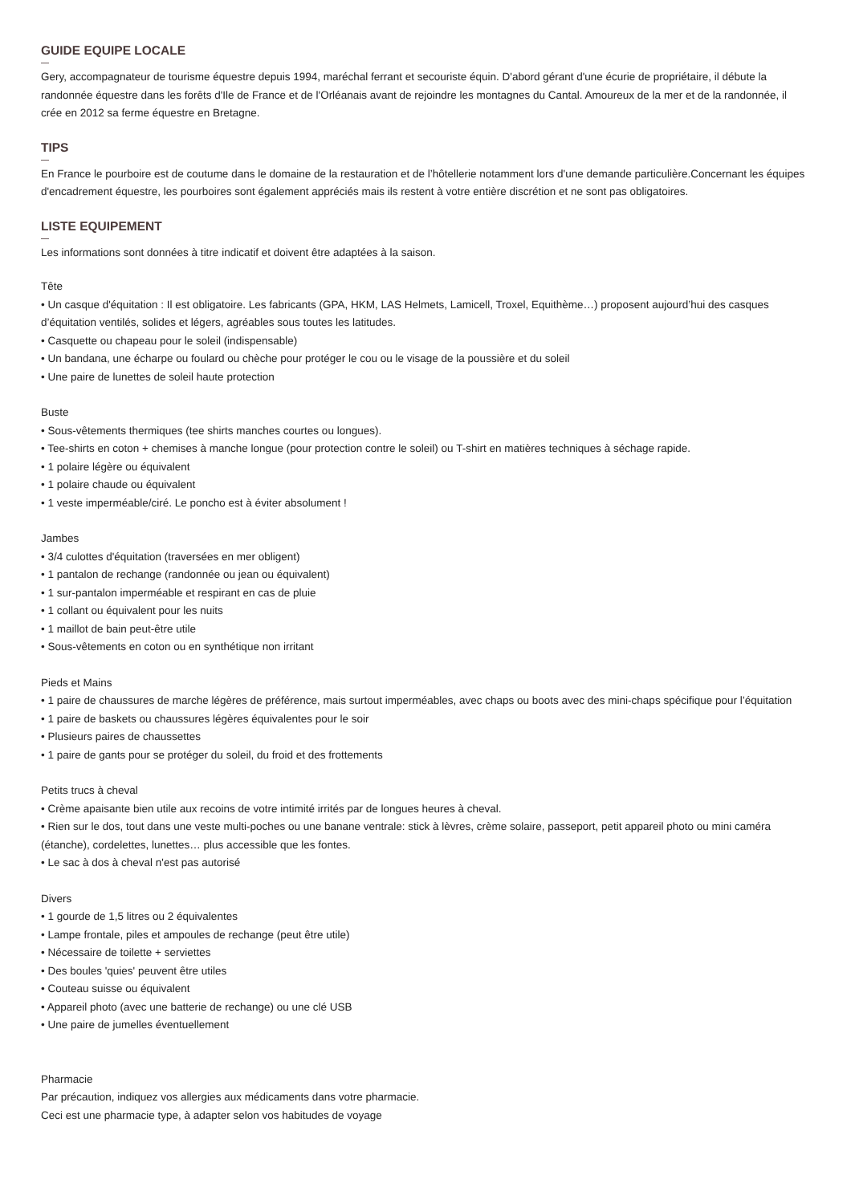GUIDE EQUIPE LOCALE
Gery, accompagnateur de tourisme équestre depuis 1994, maréchal ferrant et secouriste équin. D'abord gérant d'une écurie de propriétaire, il débute la randonnée équestre dans les forêts d'Ile de France et de l'Orléanais avant de rejoindre les montagnes du Cantal. Amoureux de la mer et de la randonnée, il crée en 2012 sa ferme équestre en Bretagne.
TIPS
En France le pourboire est de coutume dans le domaine de la restauration et de l’hôtellerie notamment lors d'une demande particulière.Concernant les équipes d'encadrement équestre, les pourboires sont également appréciés mais ils restent à votre entière discrétion et ne sont pas obligatoires.
LISTE EQUIPEMENT
Les informations sont données à titre indicatif et doivent être adaptées à la saison.
Tête
• Un casque d'équitation : Il est obligatoire. Les fabricants (GPA, HKM, LAS Helmets, Lamicell, Troxel, Equithème…) proposent aujourd’hui des casques d’équitation ventilés, solides et légers, agréables sous toutes les latitudes.
• Casquette ou chapeau pour le soleil (indispensable)
• Un bandana, une écharpe ou foulard ou chèche pour protéger le cou ou le visage de la poussière et du soleil
• Une paire de lunettes de soleil haute protection
Buste
• Sous-vêtements thermiques (tee shirts manches courtes ou longues).
• Tee-shirts en coton + chemises à manche longue (pour protection contre le soleil) ou T-shirt en matières techniques à séchage rapide.
• 1 polaire légère ou équivalent
• 1 polaire chaude ou équivalent
• 1 veste imperméable/ciré. Le poncho est à éviter absolument !
Jambes
• 3/4 culottes d'équitation (traversées en mer obligent)
• 1 pantalon de rechange (randonnée ou jean ou équivalent)
• 1 sur-pantalon imperméable et respirant en cas de pluie
• 1 collant ou équivalent pour les nuits
• 1 maillot de bain peut-être utile
• Sous-vêtements en coton ou en synthétique non irritant
Pieds et Mains
• 1 paire de chaussures de marche légères de préférence, mais surtout imperméables, avec chaps ou boots avec des mini-chaps spécifique pour l’équitation
• 1 paire de baskets ou chaussures légères équivalentes pour le soir
• Plusieurs paires de chaussettes
• 1 paire de gants pour se protéger du soleil, du froid et des frottements
Petits trucs à cheval
• Crème apaisante bien utile aux recoins de votre intimité irrités par de longues heures à cheval.
• Rien sur le dos, tout dans une veste multi-poches ou une banane ventrale: stick à lèvres, crème solaire, passeport, petit appareil photo ou mini caméra (étanche), cordelettes, lunettes… plus accessible que les fontes.
• Le sac à dos à cheval n'est pas autorisé
Divers
• 1 gourde de 1,5 litres ou 2 équivalentes
• Lampe frontale, piles et ampoules de rechange (peut être utile)
• Nécessaire de toilette + serviettes
• Des boules 'quies' peuvent être utiles
• Couteau suisse ou équivalent
• Appareil photo (avec une batterie de rechange) ou une clé USB
• Une paire de jumelles éventuellement
Pharmacie
Par précaution, indiquez vos allergies aux médicaments dans votre pharmacie.
Ceci est une pharmacie type, à adapter selon vos habitudes de voyage